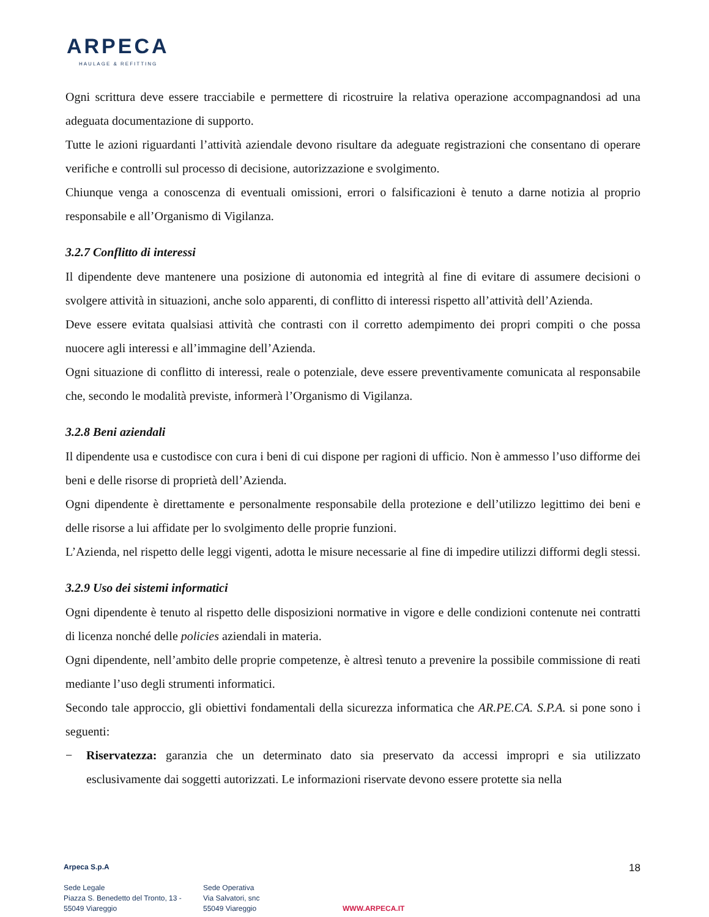ARPECA
HAULAGE & REFITTING
Ogni scrittura deve essere tracciabile e permettere di ricostruire la relativa operazione accompagnandosi ad una adeguata documentazione di supporto.
Tutte le azioni riguardanti l’attività aziendale devono risultare da adeguate registrazioni che consentano di operare verifiche e controlli sul processo di decisione, autorizzazione e svolgimento.
Chiunque venga a conoscenza di eventuali omissioni, errori o falsificazioni è tenuto a darne notizia al proprio responsabile e all’Organismo di Vigilanza.
3.2.7 Conflitto di interessi
Il dipendente deve mantenere una posizione di autonomia ed integrità al fine di evitare di assumere decisioni o svolgere attività in situazioni, anche solo apparenti, di conflitto di interessi rispetto all’attività dell’Azienda.
Deve essere evitata qualsiasi attività che contrasti con il corretto adempimento dei propri compiti o che possa nuocere agli interessi e all’immagine dell’Azienda.
Ogni situazione di conflitto di interessi, reale o potenziale, deve essere preventivamente comunicata al responsabile che, secondo le modalità previste, informerà l’Organismo di Vigilanza.
3.2.8 Beni aziendali
Il dipendente usa e custodisce con cura i beni di cui dispone per ragioni di ufficio. Non è ammesso l’uso difforme dei beni e delle risorse di proprietà dell’Azienda.
Ogni dipendente è direttamente e personalmente responsabile della protezione e dell’utilizzo legittimo dei beni e delle risorse a lui affidate per lo svolgimento delle proprie funzioni.
L’Azienda, nel rispetto delle leggi vigenti, adotta le misure necessarie al fine di impedire utilizzi difformi degli stessi.
3.2.9 Uso dei sistemi informatici
Ogni dipendente è tenuto al rispetto delle disposizioni normative in vigore e delle condizioni contenute nei contratti di licenza nonché delle policies aziendali in materia.
Ogni dipendente, nell’ambito delle proprie competenze, è altresì tenuto a prevenire la possibile commissione di reati mediante l’uso degli strumenti informatici.
Secondo tale approccio, gli obiettivi fondamentali della sicurezza informatica che AR.PE.CA. S.P.A. si pone sono i seguenti:
− Riservatezza: garanzia che un determinato dato sia preservato da accessi impropri e sia utilizzato esclusivamente dai soggetti autorizzati. Le informazioni riservate devono essere protette sia nella
Arpeca S.p.A
Sede Legale
Piazza S. Benedetto del Tronto, 13 -
55049 Viareggio
Sede Operativa
Via Salvatori, snc
55049 Viareggio
WWW.ARPECA.IT
18